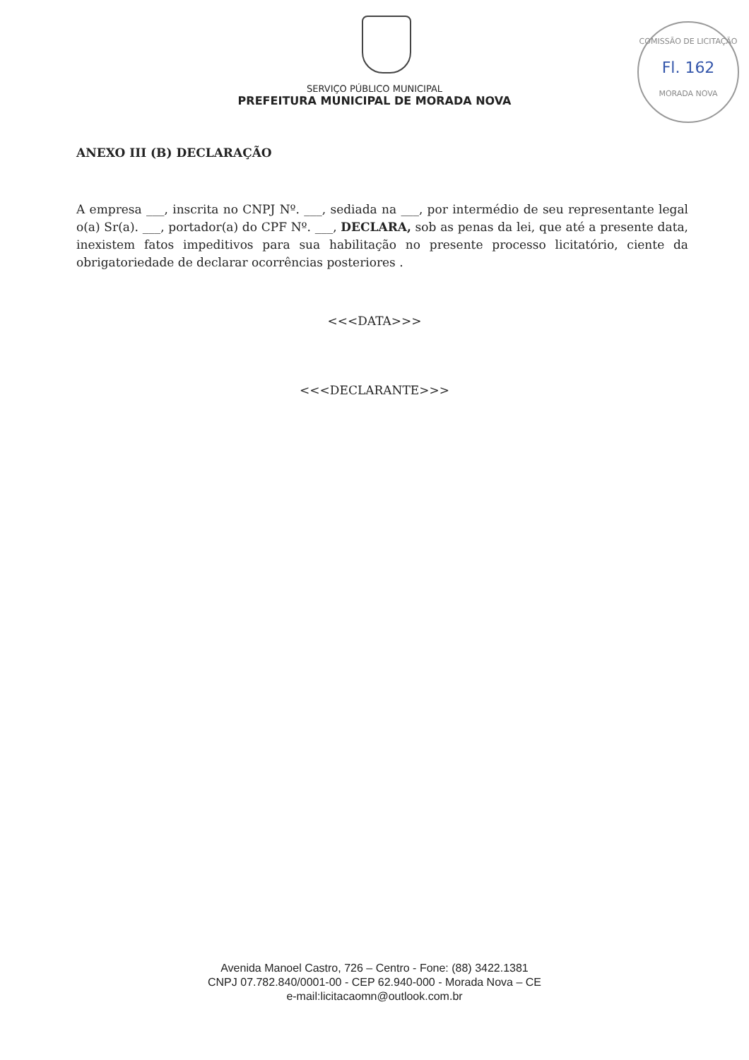COMISSÃO DE LICITAÇÃO
Fl. 162
MORADA NOVA
SERVIÇO PÚBLICO MUNICIPAL
PREFEITURA MUNICIPAL DE MORADA NOVA
ANEXO III (B) DECLARAÇÃO
A empresa ___, inscrita no CNPJ Nº. ___, sediada na ___, por intermédio de seu representante legal o(a) Sr(a). ___, portador(a) do CPF Nº. ___, DECLARA, sob as penas da lei, que até a presente data, inexistem fatos impeditivos para sua habilitação no presente processo licitatório, ciente da obrigatoriedade de declarar ocorrências posteriores .
<<<DATA>>>
<<<DECLARANTE>>>
Avenida Manoel Castro, 726 – Centro - Fone: (88) 3422.1381
CNPJ 07.782.840/0001-00 - CEP 62.940-000 - Morada Nova – CE
e-mail:licitacaomn@outlook.com.br